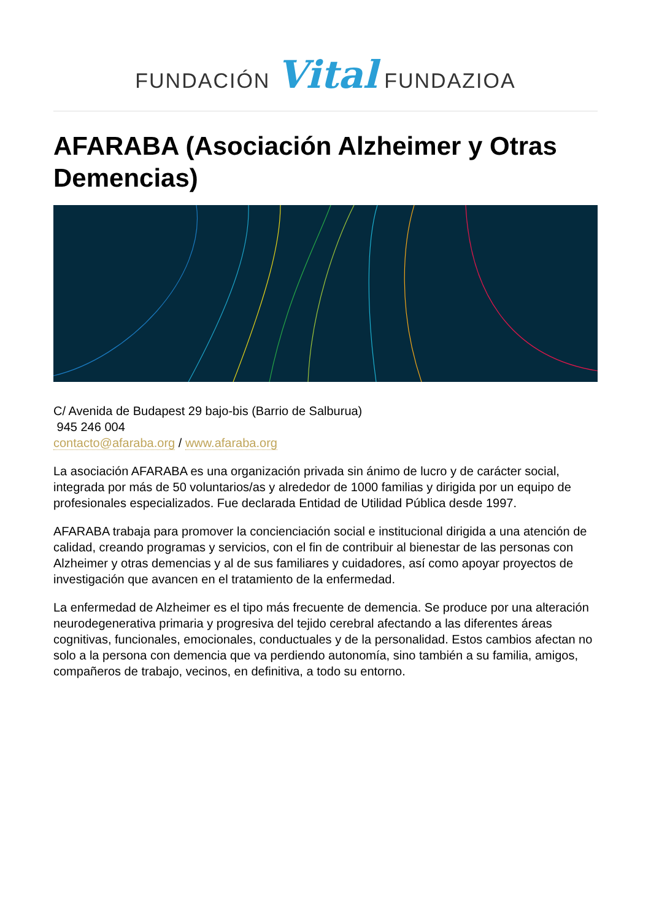FUNDACIÓN Vital FUNDAZIOA
AFARABA (Asociación Alzheimer y Otras Demencias)
C/ Avenida de Budapest 29 bajo-bis (Barrio de Salburua)
945 246 004
contacto@afaraba.org / www.afaraba.org
La asociación AFARABA es una organización privada sin ánimo de lucro y de carácter social, integrada por más de 50 voluntarios/as y alrededor de 1000 familias y dirigida por un equipo de profesionales especializados. Fue declarada Entidad de Utilidad Pública desde 1997.
AFARABA trabaja para promover la concienciación social e institucional dirigida a una atención de calidad, creando programas y servicios, con el fin de contribuir al bienestar de las personas con Alzheimer y otras demencias y al de sus familiares y cuidadores, así como apoyar proyectos de investigación que avancen en el tratamiento de la enfermedad.
La enfermedad de Alzheimer es el tipo más frecuente de demencia. Se produce por una alteración neurodegenerativa primaria y progresiva del tejido cerebral afectando a las diferentes áreas cognitivas, funcionales, emocionales, conductuales y de la personalidad. Estos cambios afectan no solo a la persona con demencia que va perdiendo autonomía, sino también a su familia, amigos, compañeros de trabajo, vecinos, en definitiva, a todo su entorno.